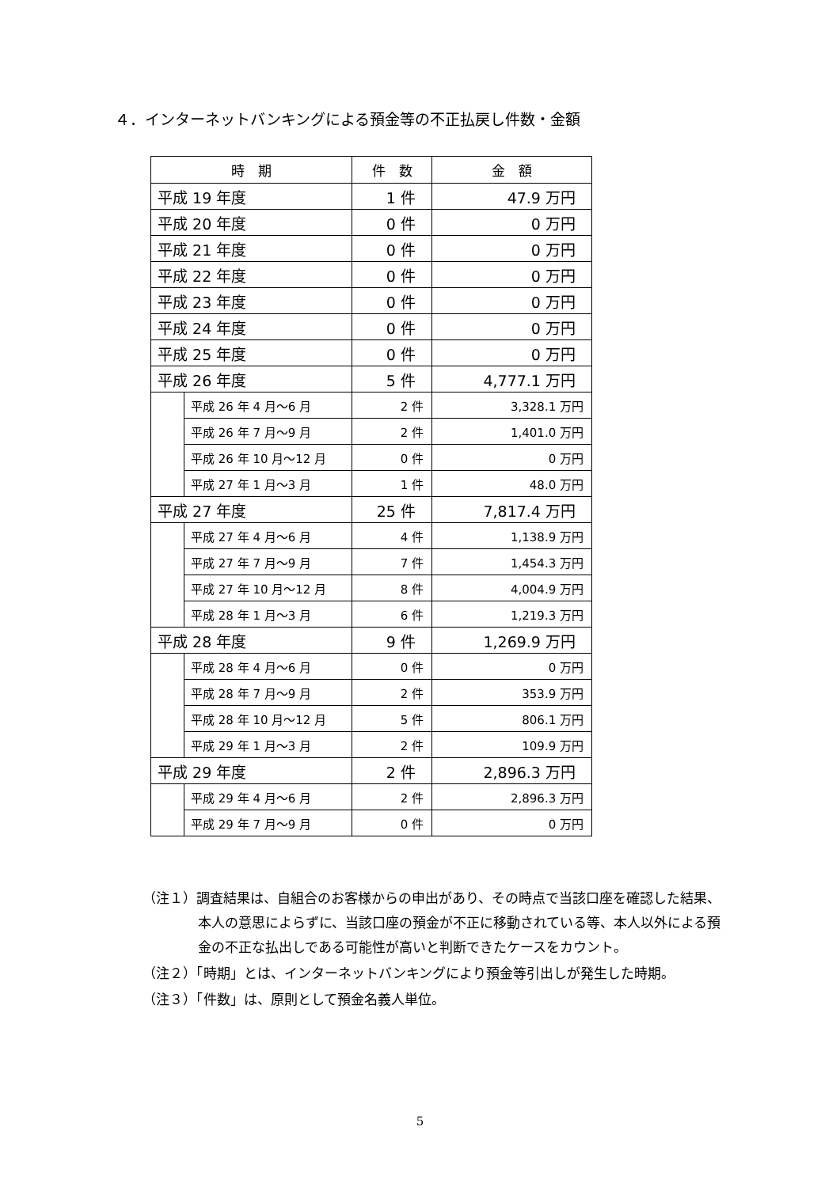４．インターネットバンキングによる預金等の不正払戻し件数・金額
| 時 期 | | 件 数 | 金 額 |
| --- | --- | --- | --- |
| 平成 19 年度 | | 1 件 | 47.9 万円 |
| 平成 20 年度 | | 0 件 | 0 万円 |
| 平成 21 年度 | | 0 件 | 0 万円 |
| 平成 22 年度 | | 0 件 | 0 万円 |
| 平成 23 年度 | | 0 件 | 0 万円 |
| 平成 24 年度 | | 0 件 | 0 万円 |
| 平成 25 年度 | | 0 件 | 0 万円 |
| 平成 26 年度 | | 5 件 | 4,777.1 万円 |
| | 平成 26 年 4 月～6 月 | 2 件 | 3,328.1 万円 |
| | 平成 26 年 7 月～9 月 | 2 件 | 1,401.0 万円 |
| | 平成 26 年 10 月～12 月 | 0 件 | 0 万円 |
| | 平成 27 年 1 月～3 月 | 1 件 | 48.0 万円 |
| 平成 27 年度 | | 25 件 | 7,817.4 万円 |
| | 平成 27 年 4 月～6 月 | 4 件 | 1,138.9 万円 |
| | 平成 27 年 7 月～9 月 | 7 件 | 1,454.3 万円 |
| | 平成 27 年 10 月～12 月 | 8 件 | 4,004.9 万円 |
| | 平成 28 年 1 月～3 月 | 6 件 | 1,219.3 万円 |
| 平成 28 年度 | | 9 件 | 1,269.9 万円 |
| | 平成 28 年 4 月～6 月 | 0 件 | 0 万円 |
| | 平成 28 年 7 月～9 月 | 2 件 | 353.9 万円 |
| | 平成 28 年 10 月～12 月 | 5 件 | 806.1 万円 |
| | 平成 29 年 1 月～3 月 | 2 件 | 109.9 万円 |
| 平成 29 年度 | | 2 件 | 2,896.3 万円 |
| | 平成 29 年 4 月～6 月 | 2 件 | 2,896.3 万円 |
| | 平成 29 年 7 月～9 月 | 0 件 | 0 万円 |
（注１）調査結果は、自組合のお客様からの申出があり、その時点で当該口座を確認した結果、本人の意思によらずに、当該口座の預金が不正に移動されている等、本人以外による預金の不正な払出しである可能性が高いと判断できたケースをカウント。
（注２）「時期」とは、インターネットバンキングにより預金等引出しが発生した時期。
（注３）「件数」は、原則として預金名義人単位。
5